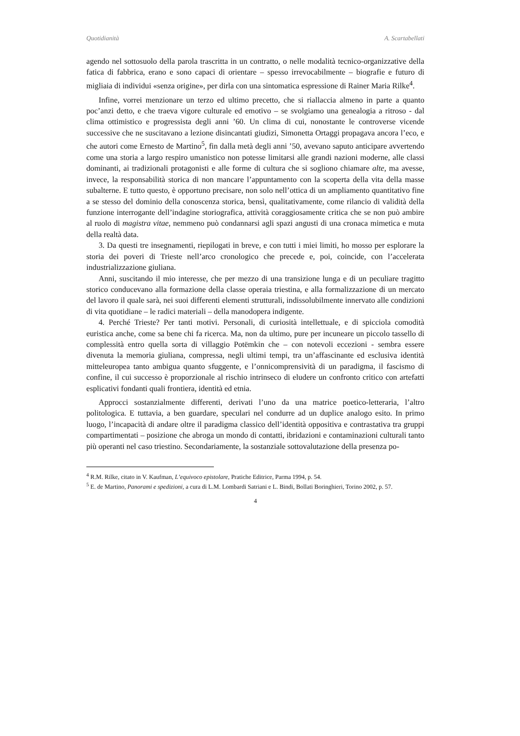Quotidianità A. Scartabellati
agendo nel sottosuolo della parola trascritta in un contratto, o nelle modalità tecnico-organizzative della fatica di fabbrica, erano e sono capaci di orientare – spesso irrevocabilmente – biografie e futuro di migliaia di individui «senza origine», per dirla con una sintomatica espressione di Rainer Maria Rilke<sup>4</sup>.
Infine, vorrei menzionare un terzo ed ultimo precetto, che si riallaccia almeno in parte a quanto poc’anzi detto, e che traeva vigore culturale ed emotivo – se svolgiamo una genealogia a ritroso - dal clima ottimistico e progressista degli anni ’60. Un clima di cui, nonostante le controverse vicende successive che ne suscitavano a lezione disincantati giudizi, Simonetta Ortaggi propagava ancora l’eco, e che autori come Ernesto de Martino<sup>5</sup>, fin dalla metà degli anni ’50, avevano saputo anticipare avvertendo come una storia a largo respiro umanistico non potesse limitarsi alle grandi nazioni moderne, alle classi dominanti, ai tradizionali protagonisti e alle forme di cultura che si sogliono chiamare alte, ma avesse, invece, la responsabilità storica di non mancare l’appuntamento con la scoperta della vita della masse subalterne. E tutto questo, è opportuno precisare, non solo nell’ottica di un ampliamento quantitativo fine a se stesso del dominio della conoscenza storica, bensì, qualitativamente, come rilancio di validità della funzione interrogante dell’indagine storiografica, attività coraggiosamente critica che se non può ambire al ruolo di magistra vitae, nemmeno può condannarsi agli spazi angusti di una cronaca mimetica e muta della realtà data.
3. Da questi tre insegnamenti, riepilogati in breve, e con tutti i miei limiti, ho mosso per esplorare la storia dei poveri di Trieste nell’arco cronologico che precede e, poi, coincide, con l’accelerata industrializzazione giuliana.
Anni, suscitando il mio interesse, che per mezzo di una transizione lunga e di un peculiare tragitto storico conducevano alla formazione della classe operaia triestina, e alla formalizzazione di un mercato del lavoro il quale sarà, nei suoi differenti elementi strutturali, indissolubilmente innervato alle condizioni di vita quotidiane – le radici materiali – della manodopera indigente.
4. Perché Trieste? Per tanti motivi. Personali, di curiosità intellettuale, e di spicciola comodità euristica anche, come sa bene chi fa ricerca. Ma, non da ultimo, pure per incuneare un piccolo tassello di complessità entro quella sorta di villaggio Potëmkin che – con notevoli eccezioni - sembra essere divenuta la memoria giuliana, compressa, negli ultimi tempi, tra un’affascinante ed esclusiva identità mitteleuropea tanto ambigua quanto sfuggente, e l’onnicomprensività di un paradigma, il fascismo di confine, il cui successo è proporzionale al rischio intrinseco di eludere un confronto critico con artefatti esplicativi fondanti quali frontiera, identità ed etnia.
Approcci sostanzialmente differenti, derivati l’uno da una matrice poetico-letteraria, l’altro politologica. E tuttavia, a ben guardare, speculari nel condurre ad un duplice analogo esito. In primo luogo, l’incapacità di andare oltre il paradigma classico dell’identità oppositiva e contrastativa tra gruppi compartimentati – posizione che abroga un mondo di contatti, ibridazioni e contaminazioni culturali tanto più operanti nel caso triestino. Secondariamente, la sostanziale sottovalutazione della presenza po-
<sup>4</sup> R.M. Rilke, citato in V. Kaufman, L’equivoco epistolare, Pratiche Editrice, Parma 1994, p. 54.
<sup>5</sup> E. de Martino, Panorami e spedizioni, a cura di L.M. Lombardi Satriani e L. Bindi, Bollati Boringhieri, Torino 2002, p. 57.
4